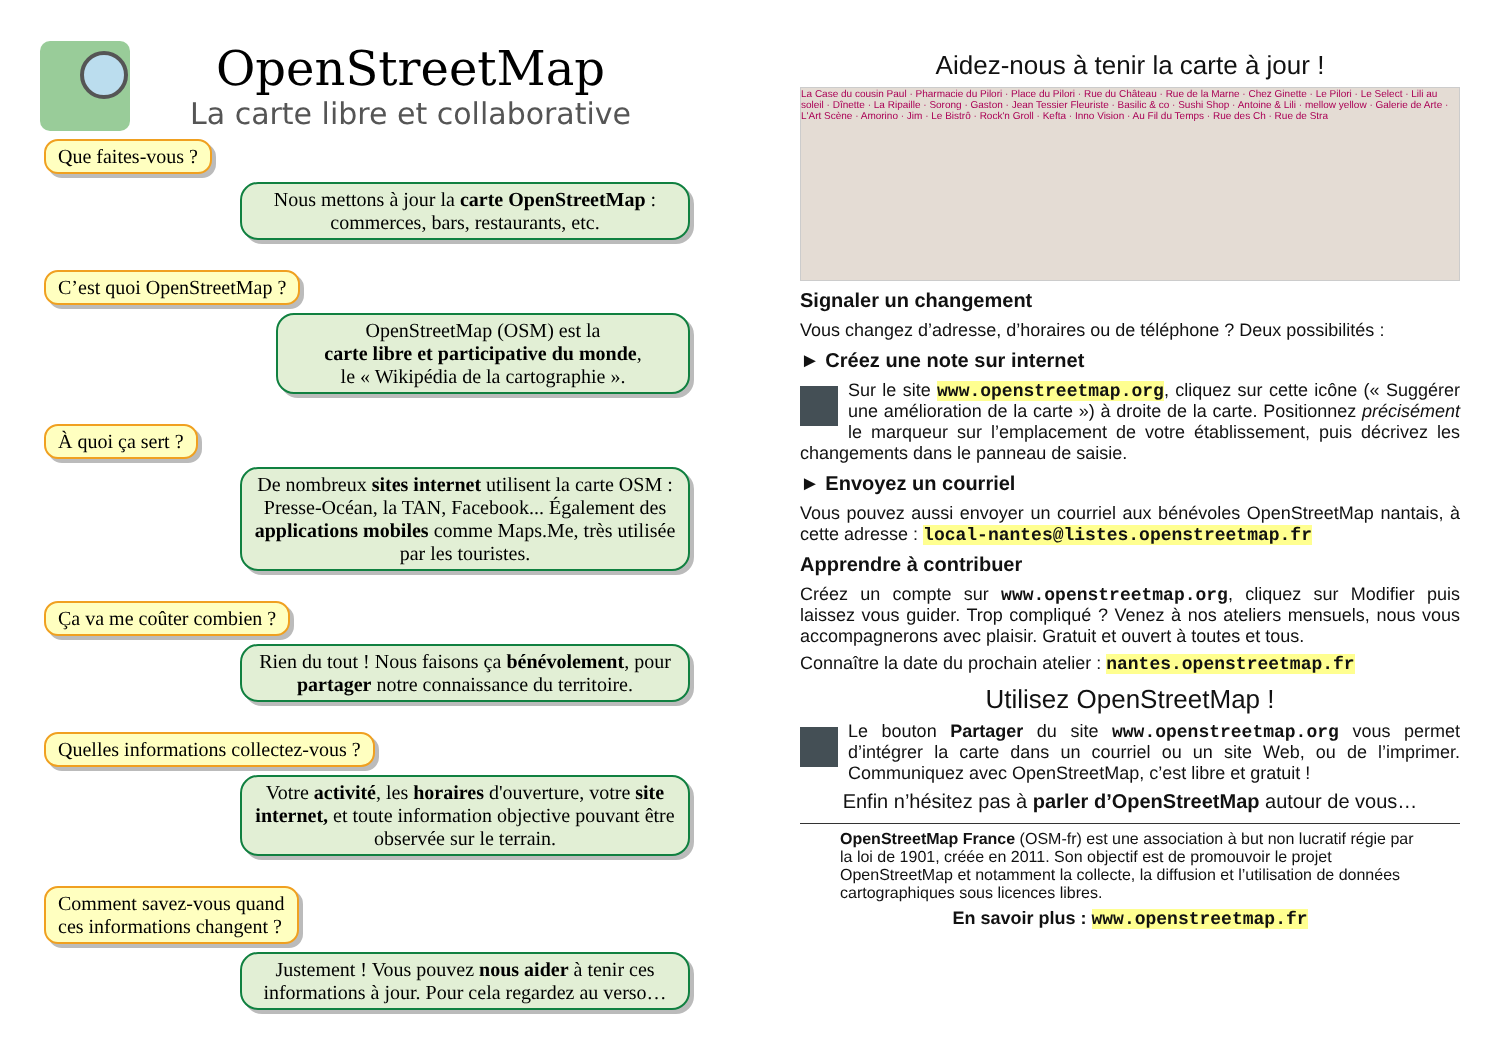OpenStreetMap
La carte libre et collaborative
Que faites-vous ?
Nous mettons à jour la carte OpenStreetMap : commerces, bars, restaurants, etc.
C’est quoi OpenStreetMap ?
OpenStreetMap (OSM) est la
carte libre et participative du monde,
le « Wikipédia de la cartographie ».
À quoi ça sert ?
De nombreux sites internet utilisent la carte OSM : Presse-Océan, la TAN, Facebook... Également des applications mobiles comme Maps.Me, très utilisée par les touristes.
Ça va me coûter combien ?
Rien du tout ! Nous faisons ça bénévolement, pour partager notre connaissance du territoire.
Quelles informations collectez-vous ?
Votre activité, les horaires d'ouverture, votre site internet, et toute information objective pouvant être observée sur le terrain.
Comment savez-vous quand
ces informations changent ?
Justement ! Vous pouvez nous aider à tenir ces informations à jour. Pour cela regardez au verso…
Aidez-nous à tenir la carte à jour !
La Case du cousin Paul · Pharmacie du Pilori · Place du Pilori · Rue du Château · Rue de la Marne · Chez Ginette · Le Pilori · Le Select · Lili au soleil · Dînette · La Ripaille · Sorong · Gaston · Jean Tessier Fleuriste · Basilic & co · Sushi Shop · Antoine & Lili · mellow yellow · Galerie de Arte · L'Art Scène · Amorino · Jim · Le Bistrô · Rock'n Groll · Kefta · Inno Vision · Au Fil du Temps · Rue des Ch · Rue de Stra
Signaler un changement
Vous changez d’adresse, d’horaires ou de téléphone ? Deux possibilités :
► Créez une note sur internet
Sur le site www.openstreetmap.org, cliquez sur cette icône (« Suggérer une amélioration de la carte ») à droite de la carte. Positionnez précisément le marqueur sur l’emplacement de votre établissement, puis décrivez les changements dans le panneau de saisie.
► Envoyez un courriel
Vous pouvez aussi envoyer un courriel aux bénévoles OpenStreetMap nantais, à cette adresse : local-nantes@listes.openstreetmap.fr
Apprendre à contribuer
Créez un compte sur www.openstreetmap.org, cliquez sur Modifier puis laissez vous guider. Trop compliqué ? Venez à nos ateliers mensuels, nous vous accompagnerons avec plaisir. Gratuit et ouvert à toutes et tous.
Connaître la date du prochain atelier : nantes.openstreetmap.fr
Utilisez OpenStreetMap !
Le bouton Partager du site www.openstreetmap.org vous permet d’intégrer la carte dans un courriel ou un site Web, ou de l’imprimer. Communiquez avec OpenStreetMap, c’est libre et gratuit !
Enfin n’hésitez pas à parler d’OpenStreetMap autour de vous…
OpenStreetMap France (OSM-fr) est une association à but non lucratif régie par la loi de 1901, créée en 2011. Son objectif est de promouvoir le projet OpenStreetMap et notamment la collecte, la diffusion et l’utilisation de données cartographiques sous licences libres.
En savoir plus : www.openstreetmap.fr